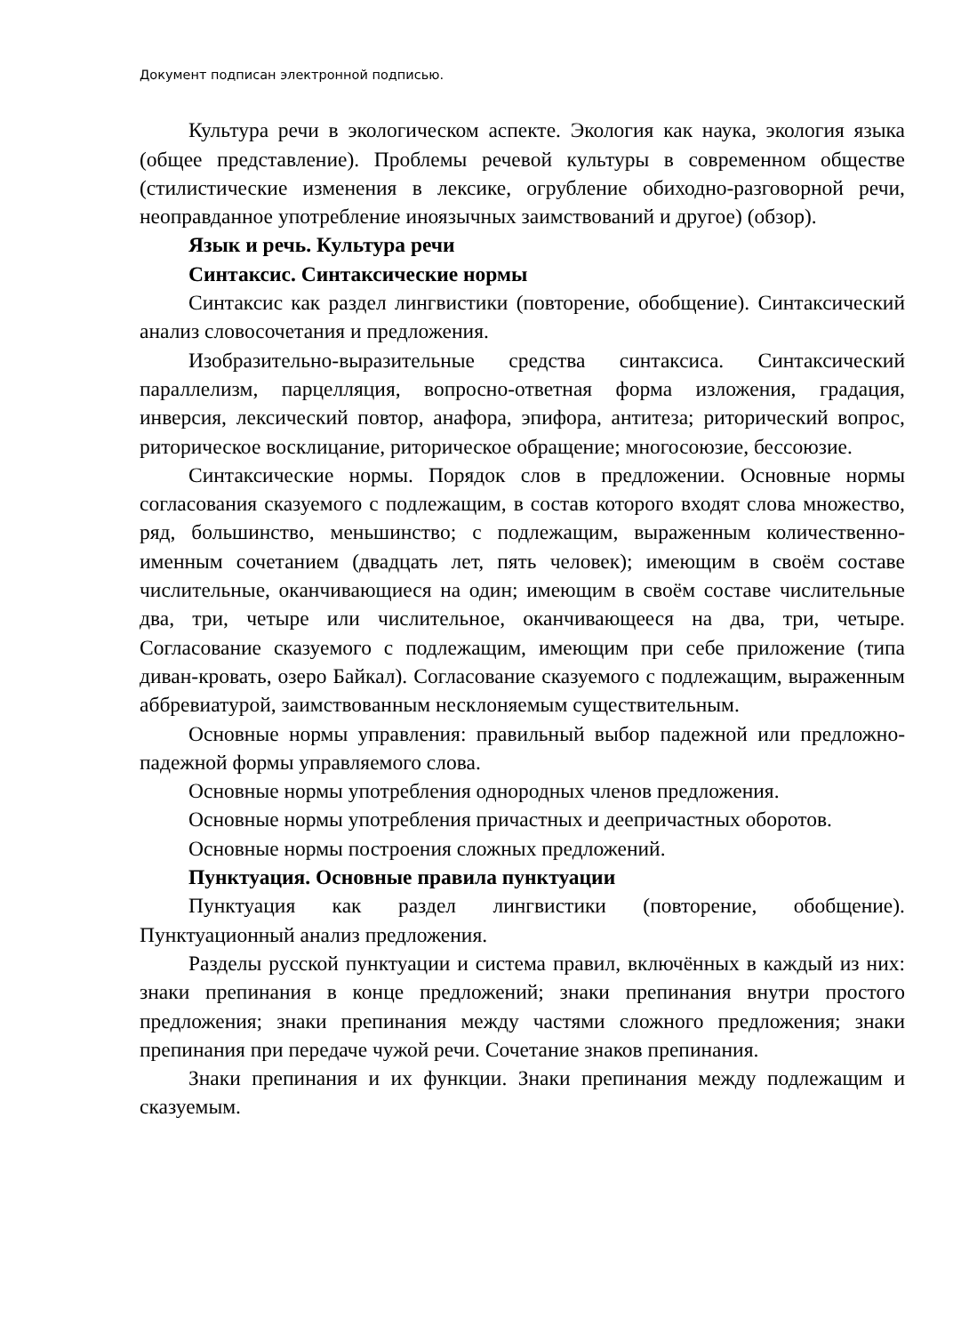Документ подписан электронной подписью.
Культура речи в экологическом аспекте. Экология как наука, экология языка (общее представление). Проблемы речевой культуры в современном обществе (стилистические изменения в лексике, огрубление обиходно-разговорной речи, неоправданное употребление иноязычных заимствований и другое) (обзор).
Язык и речь. Культура речи
Синтаксис. Синтаксические нормы
Синтаксис как раздел лингвистики (повторение, обобщение). Синтаксический анализ словосочетания и предложения.
Изобразительно-выразительные средства синтаксиса. Синтаксический параллелизм, парцелляция, вопросно-ответная форма изложения, градация, инверсия, лексический повтор, анафора, эпифора, антитеза; риторический вопрос, риторическое восклицание, риторическое обращение; многосоюзие, бессоюзие.
Синтаксические нормы. Порядок слов в предложении. Основные нормы согласования сказуемого с подлежащим, в состав которого входят слова множество, ряд, большинство, меньшинство; с подлежащим, выраженным количественно-именным сочетанием (двадцать лет, пять человек); имеющим в своём составе числительные, оканчивающиеся на один; имеющим в своём составе числительные два, три, четыре или числительное, оканчивающееся на два, три, четыре. Согласование сказуемого с подлежащим, имеющим при себе приложение (типа диван-кровать, озеро Байкал). Согласование сказуемого с подлежащим, выраженным аббревиатурой, заимствованным несклоняемым существительным.
Основные нормы управления: правильный выбор падежной или предложно-падежной формы управляемого слова.
Основные нормы употребления однородных членов предложения.
Основные нормы употребления причастных и деепричастных оборотов.
Основные нормы построения сложных предложений.
Пунктуация. Основные правила пунктуации
Пунктуация как раздел лингвистики (повторение, обобщение). Пунктуационный анализ предложения.
Разделы русской пунктуации и система правил, включённых в каждый из них: знаки препинания в конце предложений; знаки препинания внутри простого предложения; знаки препинания между частями сложного предложения; знаки препинания при передаче чужой речи. Сочетание знаков препинания.
Знаки препинания и их функции. Знаки препинания между подлежащим и сказуемым.